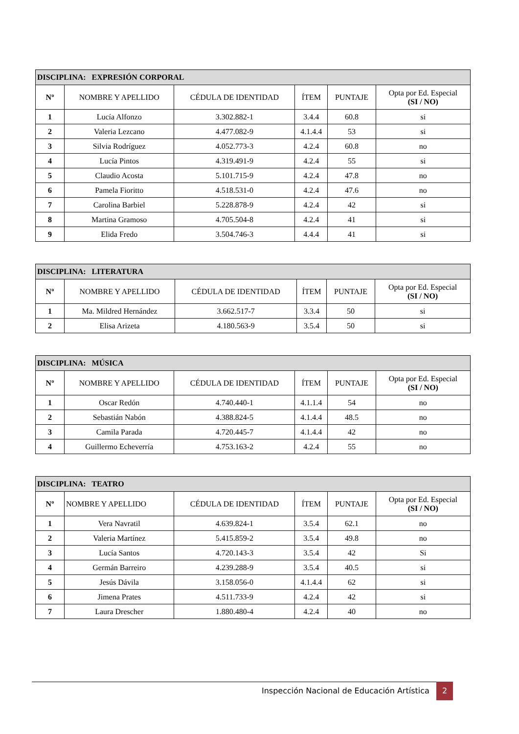| DISCIPLINA: EXPRESIÓN CORPORAL | | | | | |
| --- | --- | --- | --- | --- | --- |
| Nº | NOMBRE Y APELLIDO | CÉDULA DE IDENTIDAD | ÍTEM | PUNTAJE | Opta por Ed. Especial (SI / NO) |
| 1 | Lucía Alfonzo | 3.302.882-1 | 3.4.4 | 60.8 | si |
| 2 | Valeria Lezcano | 4.477.082-9 | 4.1.4.4 | 53 | si |
| 3 | Silvia Rodríguez | 4.052.773-3 | 4.2.4 | 60.8 | no |
| 4 | Lucía Pintos | 4.319.491-9 | 4.2.4 | 55 | si |
| 5 | Claudio Acosta | 5.101.715-9 | 4.2.4 | 47.8 | no |
| 6 | Pamela Fioritto | 4.518.531-0 | 4.2.4 | 47.6 | no |
| 7 | Carolina Barbiel | 5.228.878-9 | 4.2.4 | 42 | si |
| 8 | Martina Gramoso | 4.705.504-8 | 4.2.4 | 41 | si |
| 9 | Elida Fredo | 3.504.746-3 | 4.4.4 | 41 | si |
| DISCIPLINA: LITERATURA | | | | | |
| --- | --- | --- | --- | --- | --- |
| Nº | NOMBRE Y APELLIDO | CÉDULA DE IDENTIDAD | ÍTEM | PUNTAJE | Opta por Ed. Especial (SI / NO) |
| 1 | Ma. Mildred Hernández | 3.662.517-7 | 3.3.4 | 50 | si |
| 2 | Elisa Arizeta | 4.180.563-9 | 3.5.4 | 50 | si |
| DISCIPLINA: MÚSICA | | | | | |
| --- | --- | --- | --- | --- | --- |
| Nº | NOMBRE Y APELLIDO | CÉDULA DE IDENTIDAD | ÍTEM | PUNTAJE | Opta por Ed. Especial (SI / NO) |
| 1 | Oscar Redón | 4.740.440-1 | 4.1.1.4 | 54 | no |
| 2 | Sebastián Nabón | 4.388.824-5 | 4.1.4.4 | 48.5 | no |
| 3 | Camila Parada | 4.720.445-7 | 4.1.4.4 | 42 | no |
| 4 | Guillermo Echeverría | 4.753.163-2 | 4.2.4 | 55 | no |
| DISCIPLINA: TEATRO | | | | | |
| --- | --- | --- | --- | --- | --- |
| Nº | NOMBRE Y APELLIDO | CÉDULA DE IDENTIDAD | ÍTEM | PUNTAJE | Opta por Ed. Especial (SI / NO) |
| 1 | Vera Navratil | 4.639.824-1 | 3.5.4 | 62.1 | no |
| 2 | Valeria Martínez | 5.415.859-2 | 3.5.4 | 49.8 | no |
| 3 | Lucía Santos | 4.720.143-3 | 3.5.4 | 42 | Si |
| 4 | Germán Barreiro | 4.239.288-9 | 3.5.4 | 40.5 | si |
| 5 | Jesús Dávila | 3.158.056-0 | 4.1.4.4 | 62 | si |
| 6 | Jimena Prates | 4.511.733-9 | 4.2.4 | 42 | si |
| 7 | Laura Drescher | 1.880.480-4 | 4.2.4 | 40 | no |
Inspección Nacional de Educación Artística
2